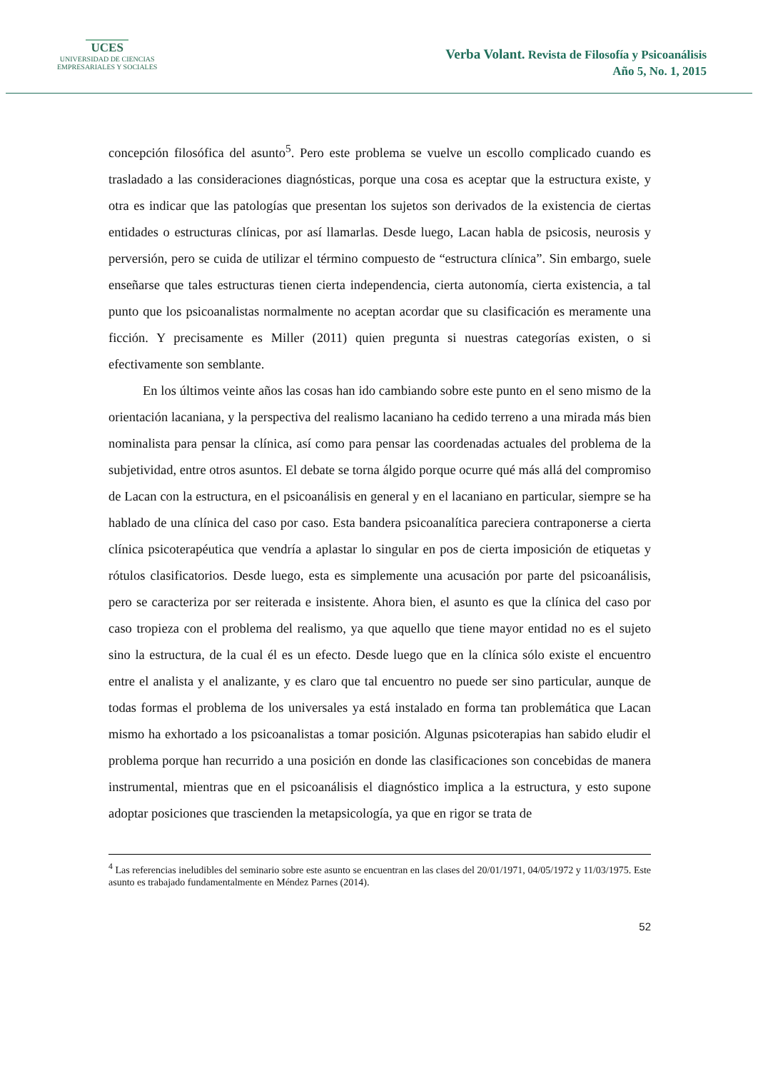UCES
UNIVERSIDAD DE CIENCIAS
EMPRESARIALES Y SOCIALES
Verba Volant. Revista de Filosofía y Psicoanálisis
Año 5, No. 1, 2015
concepción filosófica del asunto<sup>5</sup>. Pero este problema se vuelve un escollo complicado cuando es trasladado a las consideraciones diagnósticas, porque una cosa es aceptar que la estructura existe, y otra es indicar que las patologías que presentan los sujetos son derivados de la existencia de ciertas entidades o estructuras clínicas, por así llamarlas. Desde luego, Lacan habla de psicosis, neurosis y perversión, pero se cuida de utilizar el término compuesto de “estructura clínica”. Sin embargo, suele enseñarse que tales estructuras tienen cierta independencia, cierta autonomía, cierta existencia, a tal punto que los psicoanalistas normalmente no aceptan acordar que su clasificación es meramente una ficción. Y precisamente es Miller (2011) quien pregunta si nuestras categorías existen, o si efectivamente son semblante.
En los últimos veinte años las cosas han ido cambiando sobre este punto en el seno mismo de la orientación lacaniana, y la perspectiva del realismo lacaniano ha cedido terreno a una mirada más bien nominalista para pensar la clínica, así como para pensar las coordenadas actuales del problema de la subjetividad, entre otros asuntos. El debate se torna álgido porque ocurre qué más allá del compromiso de Lacan con la estructura, en el psicoanálisis en general y en el lacaniano en particular, siempre se ha hablado de una clínica del caso por caso. Esta bandera psicoanalítica pareciera contraponerse a cierta clínica psicoterapéutica que vendría a aplastar lo singular en pos de cierta imposición de etiquetas y rótulos clasificatorios. Desde luego, esta es simplemente una acusación por parte del psicoanálisis, pero se caracteriza por ser reiterada e insistente. Ahora bien, el asunto es que la clínica del caso por caso tropieza con el problema del realismo, ya que aquello que tiene mayor entidad no es el sujeto sino la estructura, de la cual él es un efecto. Desde luego que en la clínica sólo existe el encuentro entre el analista y el analizante, y es claro que tal encuentro no puede ser sino particular, aunque de todas formas el problema de los universales ya está instalado en forma tan problemática que Lacan mismo ha exhortado a los psicoanalistas a tomar posición. Algunas psicoterapias han sabido eludir el problema porque han recurrido a una posición en donde las clasificaciones son concebidas de manera instrumental, mientras que en el psicoanálisis el diagnóstico implica a la estructura, y esto supone adoptar posiciones que trascienden la metapsicología, ya que en rigor se trata de
<sup>4</sup> Las referencias ineludibles del seminario sobre este asunto se encuentran en las clases del 20/01/1971, 04/05/1972 y 11/03/1975. Este asunto es trabajado fundamentalmente en Méndez Parnes (2014).
52